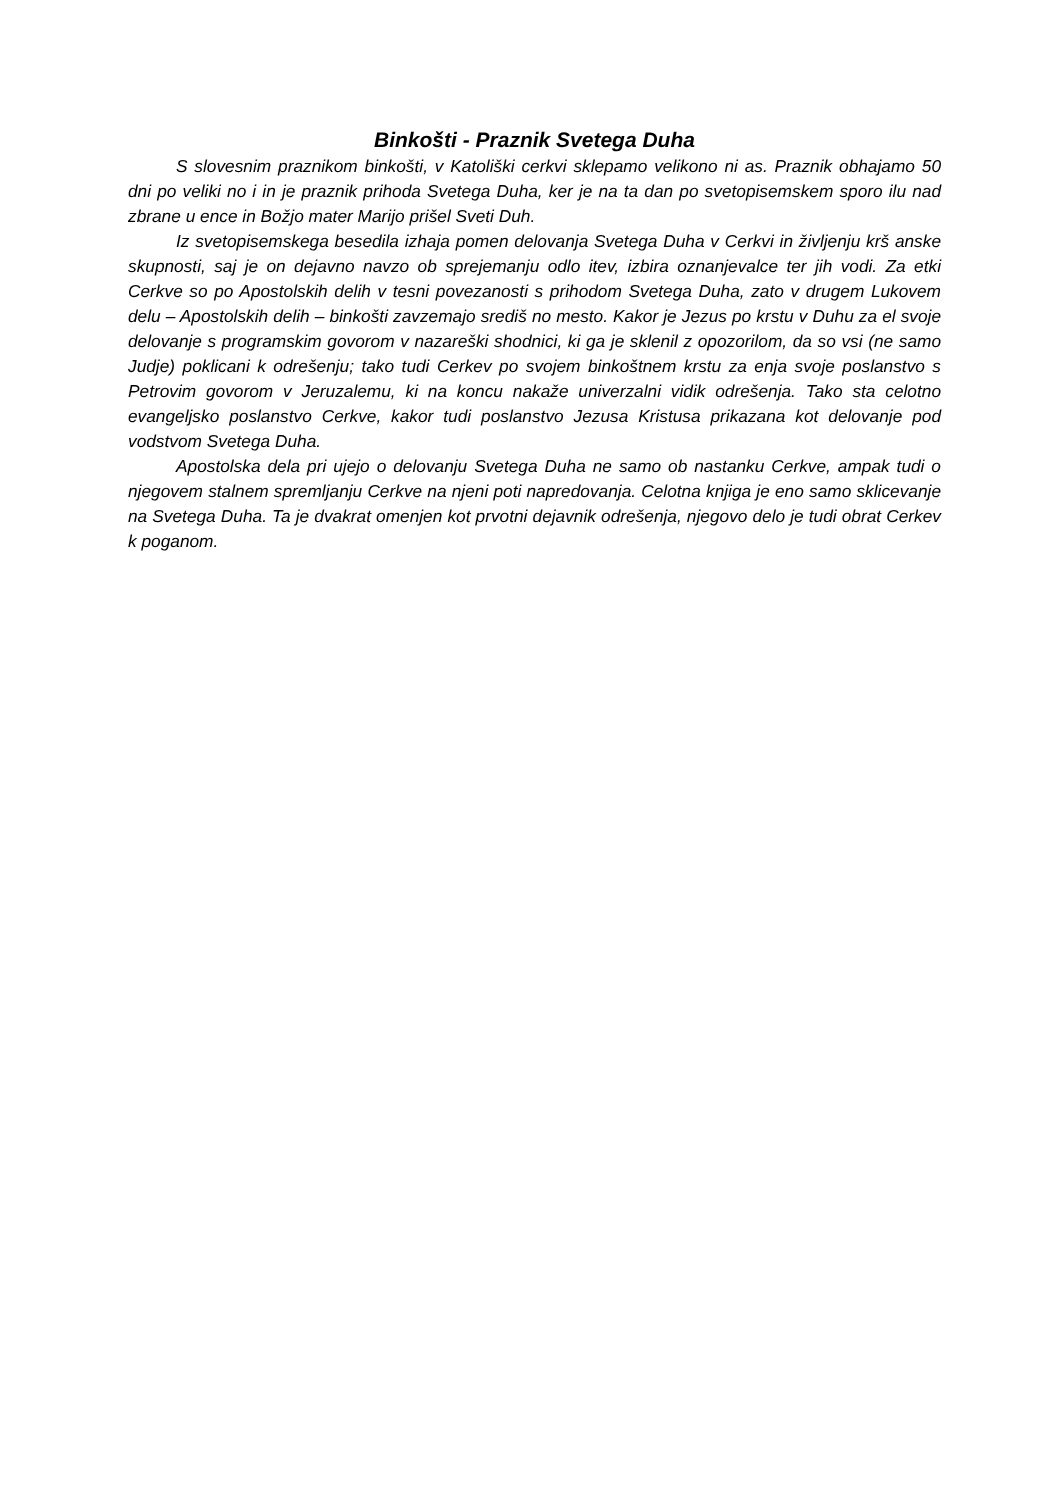Binkošti - Praznik Svetega Duha
S slovesnim praznikom binkošti, v Katoliški cerkvi sklepamo velikono ni as. Praznik obhajamo 50 dni po veliki no i in je praznik prihoda Svetega Duha, ker je na ta dan po svetopisemskem sporo ilu nad zbrane u ence in Božjo mater Marijo prišel Sveti Duh.
Iz svetopisemskega besedila izhaja pomen delovanja Svetega Duha v Cerkvi in življenju krš anske skupnosti, saj je on dejavno navzo ob sprejemanju odlo itev, izbira oznanjevalce ter jih vodi. Za etki Cerkve so po Apostolskih delih v tesni povezanosti s prihodom Svetega Duha, zato v drugem Lukovem delu – Apostolskih delih – binkošti zavzemajo središ no mesto. Kakor je Jezus po krstu v Duhu za el svoje delovanje s programskim govorom v nazareški shodnici, ki ga je sklenil z opozorilom, da so vsi (ne samo Judje) poklicani k odrešenju; tako tudi Cerkev po svojem binkoštnem krstu za enja svoje poslanstvo s Petrovim govorom v Jeruzalemu, ki na koncu nakaže univerzalni vidik odrešenja. Tako sta celotno evangeljsko poslanstvo Cerkve, kakor tudi poslanstvo Jezusa Kristusa prikazana kot delovanje pod vodstvom Svetega Duha.
Apostolska dela pri ujejo o delovanju Svetega Duha ne samo ob nastanku Cerkve, ampak tudi o njegovem stalnem spremljanju Cerkve na njeni poti napredovanja. Celotna knjiga je eno samo sklicevanje na Svetega Duha. Ta je dvakrat omenjen kot prvotni dejavnik odrešenja, njegovo delo je tudi obrat Cerkev k poganom.